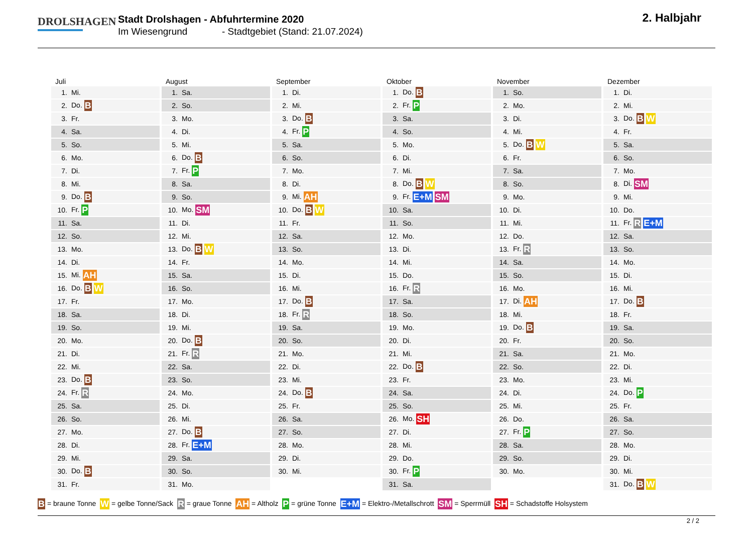DROLSHAGEN
Stadt Drolshagen - Abfuhrtermine 2020
Im Wiesengrund - Stadtgebiet (Stand: 21.07.2024)
2. Halbjahr
Juli
| 1. | Mi. |
| 2. | Do. B |
| 3. | Fr. |
| 4. | Sa. |
| 5. | So. |
| 6. | Mo. |
| 7. | Di. |
| 8. | Mi. |
| 9. | Do. B |
| 10. | Fr. P |
| 11. | Sa. |
| 12. | So. |
| 13. | Mo. |
| 14. | Di. |
| 15. | Mi. AH |
| 16. | Do. B W |
| 17. | Fr. |
| 18. | Sa. |
| 19. | So. |
| 20. | Mo. |
| 21. | Di. |
| 22. | Mi. |
| 23. | Do. B |
| 24. | Fr. R |
| 25. | Sa. |
| 26. | So. |
| 27. | Mo. |
| 28. | Di. |
| 29. | Mi. |
| 30. | Do. B |
| 31. | Fr. |
August
| 1. | Sa. |
| 2. | So. |
| 3. | Mo. |
| 4. | Di. |
| 5. | Mi. |
| 6. | Do. B |
| 7. | Fr. P |
| 8. | Sa. |
| 9. | So. |
| 10. | Mo. SM |
| 11. | Di. |
| 12. | Mi. |
| 13. | Do. B W |
| 14. | Fr. |
| 15. | Sa. |
| 16. | So. |
| 17. | Mo. |
| 18. | Di. |
| 19. | Mi. |
| 20. | Do. B |
| 21. | Fr. R |
| 22. | Sa. |
| 23. | So. |
| 24. | Mo. |
| 25. | Di. |
| 26. | Mi. |
| 27. | Do. B |
| 28. | Fr. E+M |
| 29. | Sa. |
| 30. | So. |
| 31. | Mo. |
September
| 1. | Di. |
| 2. | Mi. |
| 3. | Do. B |
| 4. | Fr. P |
| 5. | Sa. |
| 6. | So. |
| 7. | Mo. |
| 8. | Di. |
| 9. | Mi. AH |
| 10. | Do. B W |
| 11. | Fr. |
| 12. | Sa. |
| 13. | So. |
| 14. | Mo. |
| 15. | Di. |
| 16. | Mi. |
| 17. | Do. B |
| 18. | Fr. R |
| 19. | Sa. |
| 20. | So. |
| 21. | Mo. |
| 22. | Di. |
| 23. | Mi. |
| 24. | Do. B |
| 25. | Fr. |
| 26. | Sa. |
| 27. | So. |
| 28. | Mo. |
| 29. | Di. |
| 30. | Mi. |
Oktober
| 1. | Do. B |
| 2. | Fr. P |
| 3. | Sa. |
| 4. | So. |
| 5. | Mo. |
| 6. | Di. |
| 7. | Mi. |
| 8. | Do. B W |
| 9. | Fr. E+M SM |
| 10. | Sa. |
| 11. | So. |
| 12. | Mo. |
| 13. | Di. |
| 14. | Mi. |
| 15. | Do. |
| 16. | Fr. R |
| 17. | Sa. |
| 18. | So. |
| 19. | Mo. |
| 20. | Di. |
| 21. | Mi. |
| 22. | Do. B |
| 23. | Fr. |
| 24. | Sa. |
| 25. | So. |
| 26. | Mo. SH |
| 27. | Di. |
| 28. | Mi. |
| 29. | Do. |
| 30. | Fr. P |
| 31. | Sa. |
November
| 1. | So. |
| 2. | Mo. |
| 3. | Di. |
| 4. | Mi. |
| 5. | Do. B W |
| 6. | Fr. |
| 7. | Sa. |
| 8. | So. |
| 9. | Mo. |
| 10. | Di. |
| 11. | Mi. |
| 12. | Do. |
| 13. | Fr. R |
| 14. | Sa. |
| 15. | So. |
| 16. | Mo. |
| 17. | Di. AH |
| 18. | Mi. |
| 19. | Do. B |
| 20. | Fr. |
| 21. | Sa. |
| 22. | So. |
| 23. | Mo. |
| 24. | Di. |
| 25. | Mi. |
| 26. | Do. |
| 27. | Fr. P |
| 28. | Sa. |
| 29. | So. |
| 30. | Mo. |
Dezember
| 1. | Di. |
| 2. | Mi. |
| 3. | Do. B W |
| 4. | Fr. |
| 5. | Sa. |
| 6. | So. |
| 7. | Mo. |
| 8. | Di. SM |
| 9. | Mi. |
| 10. | Do. |
| 11. | Fr. R E+M |
| 12. | Sa. |
| 13. | So. |
| 14. | Mo. |
| 15. | Di. |
| 16. | Mi. |
| 17. | Do. B |
| 18. | Fr. |
| 19. | Sa. |
| 20. | So. |
| 21. | Mo. |
| 22. | Di. |
| 23. | Mi. |
| 24. | Do. P |
| 25. | Fr. |
| 26. | Sa. |
| 27. | So. |
| 28. | Mo. |
| 29. | Di. |
| 30. | Mi. |
| 31. | Do. B W |
B = braune Tonne W = gelbe Tonne/Sack R = graue Tonne AH = Altholz P = grüne Tonne E+M = Elektro-/Metallschrott SM = Sperrmüll SH = Schadstoffe Holsystem
2 / 2